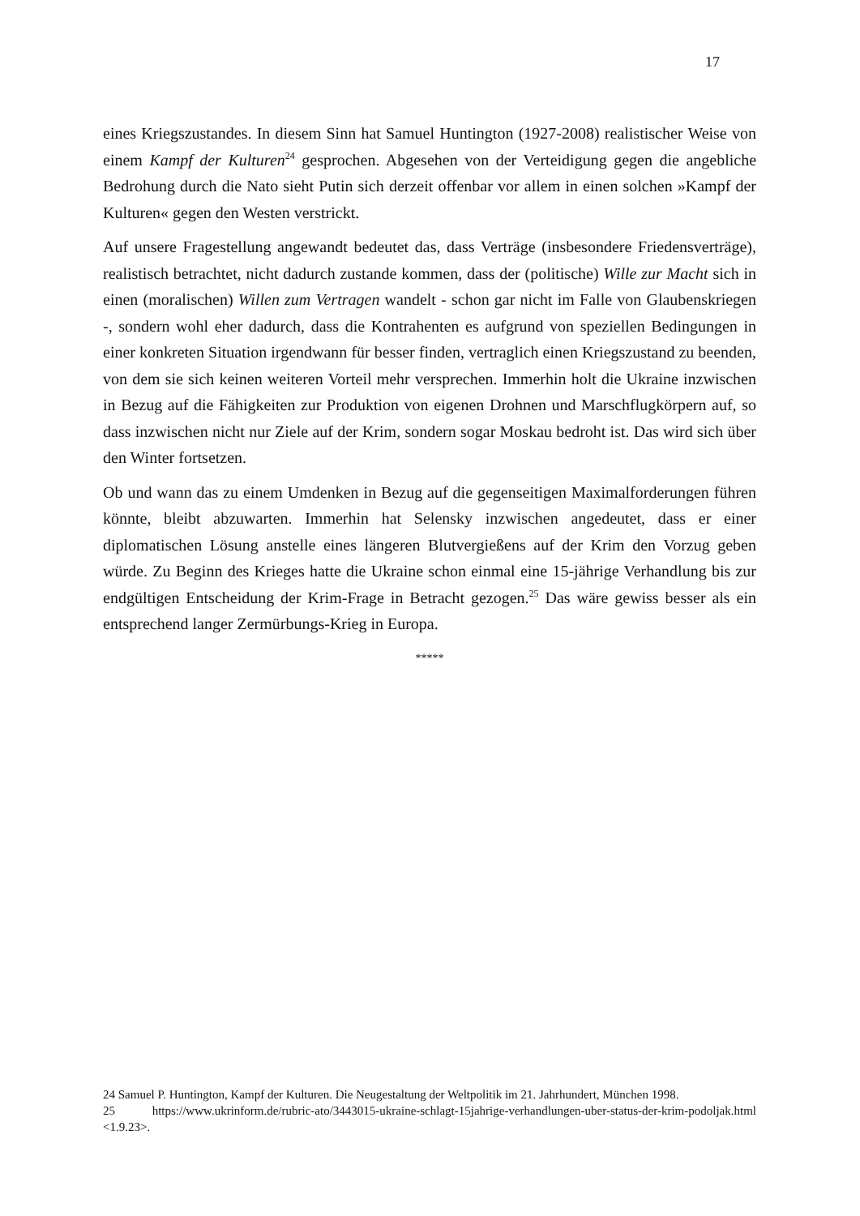17
eines Kriegszustandes. In diesem Sinn hat Samuel Huntington (1927-2008) realistischer Weise von einem Kampf der Kulturen<sup>24</sup> gesprochen. Abgesehen von der Verteidigung gegen die angebliche Bedrohung durch die Nato sieht Putin sich derzeit offenbar vor allem in einen solchen »Kampf der Kulturen« gegen den Westen verstrickt.
Auf unsere Fragestellung angewandt bedeutet das, dass Verträge (insbesondere Friedensverträge), realistisch betrachtet, nicht dadurch zustande kommen, dass der (politische) Wille zur Macht sich in einen (moralischen) Willen zum Vertragen wandelt - schon gar nicht im Falle von Glaubenskriegen -, sondern wohl eher dadurch, dass die Kontrahenten es aufgrund von speziellen Bedingungen in einer konkreten Situation irgendwann für besser finden, vertraglich einen Kriegszustand zu beenden, von dem sie sich keinen weiteren Vorteil mehr versprechen. Immerhin holt die Ukraine inzwischen in Bezug auf die Fähigkeiten zur Produktion von eigenen Drohnen und Marschflugkörpern auf, so dass inzwischen nicht nur Ziele auf der Krim, sondern sogar Moskau bedroht ist. Das wird sich über den Winter fortsetzen.
Ob und wann das zu einem Umdenken in Bezug auf die gegenseitigen Maximalforderungen führen könnte, bleibt abzuwarten. Immerhin hat Selensky inzwischen angedeutet, dass er einer diplomatischen Lösung anstelle eines längeren Blutvergießens auf der Krim den Vorzug geben würde. Zu Beginn des Krieges hatte die Ukraine schon einmal eine 15-jährige Verhandlung bis zur endgültigen Entscheidung der Krim-Frage in Betracht gezogen.<sup>25</sup> Das wäre gewiss besser als ein entsprechend langer Zermürbungs-Krieg in Europa.
*****
24 Samuel P. Huntington, Kampf der Kulturen. Die Neugestaltung der Weltpolitik im 21. Jahrhundert, München 1998.
25 https://www.ukrinform.de/rubric-ato/3443015-ukraine-schlagt-15jahrige-verhandlungen-uber-status-der-krim-podoljak.html <1.9.23>.